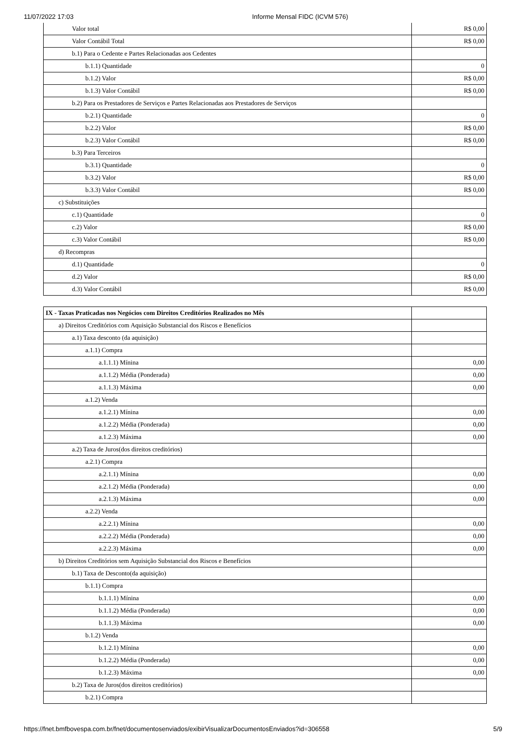11/07/2022 17:03 Informe Mensal FIDC (ICVM 576)
| Valor total | R$ 0,00 |
| Valor Contábil Total | R$ 0,00 |
| b.1) Para o Cedente e Partes Relacionadas aos Cedentes | |
| b.1.1) Quantidade | 0 |
| b.1.2) Valor | R$ 0,00 |
| b.1.3) Valor Contábil | R$ 0,00 |
| b.2) Para os Prestadores de Serviços e Partes Relacionadas aos Prestadores de Serviços | |
| b.2.1) Quantidade | 0 |
| b.2.2) Valor | R$ 0,00 |
| b.2.3) Valor Contábil | R$ 0,00 |
| b.3) Para Terceiros | |
| b.3.1) Quantidade | 0 |
| b.3.2) Valor | R$ 0,00 |
| b.3.3) Valor Contábil | R$ 0,00 |
| c) Substituições | |
| c.1) Quantidade | 0 |
| c.2) Valor | R$ 0,00 |
| c.3) Valor Contábil | R$ 0,00 |
| d) Recompras | |
| d.1) Quantidade | 0 |
| d.2) Valor | R$ 0,00 |
| d.3) Valor Contábil | R$ 0,00 |
| IX - Taxas Praticadas nos Negócios com Direitos Creditórios Realizados no Mês | |
| a) Direitos Creditórios com Aquisição Substancial dos Riscos e Benefícios | |
| a.1) Taxa desconto (da aquisição) | |
| a.1.1) Compra | |
| a.1.1.1) Mínina | 0,00 |
| a.1.1.2) Média (Ponderada) | 0,00 |
| a.1.1.3) Máxima | 0,00 |
| a.1.2) Venda | |
| a.1.2.1) Mínina | 0,00 |
| a.1.2.2) Média (Ponderada) | 0,00 |
| a.1.2.3) Máxima | 0,00 |
| a.2) Taxa de Juros(dos direitos creditórios) | |
| a.2.1) Compra | |
| a.2.1.1) Mínina | 0,00 |
| a.2.1.2) Média (Ponderada) | 0,00 |
| a.2.1.3) Máxima | 0,00 |
| a.2.2) Venda | |
| a.2.2.1) Mínina | 0,00 |
| a.2.2.2) Média (Ponderada) | 0,00 |
| a.2.2.3) Máxima | 0,00 |
| b) Direitos Creditórios sem Aquisição Substancial dos Riscos e Benefícios | |
| b.1) Taxa de Desconto(da aquisição) | |
| b.1.1) Compra | |
| b.1.1.1) Mínina | 0,00 |
| b.1.1.2) Média (Ponderada) | 0,00 |
| b.1.1.3) Máxima | 0,00 |
| b.1.2) Venda | |
| b.1.2.1) Mínina | 0,00 |
| b.1.2.2) Média (Ponderada) | 0,00 |
| b.1.2.3) Máxima | 0,00 |
| b.2) Taxa de Juros(dos direitos creditórios) | |
| b.2.1) Compra | |
https://fnet.bmfbovespa.com.br/fnet/documentosenviados/exibirVisualizarDocumentosEnviados?id=306558 5/9